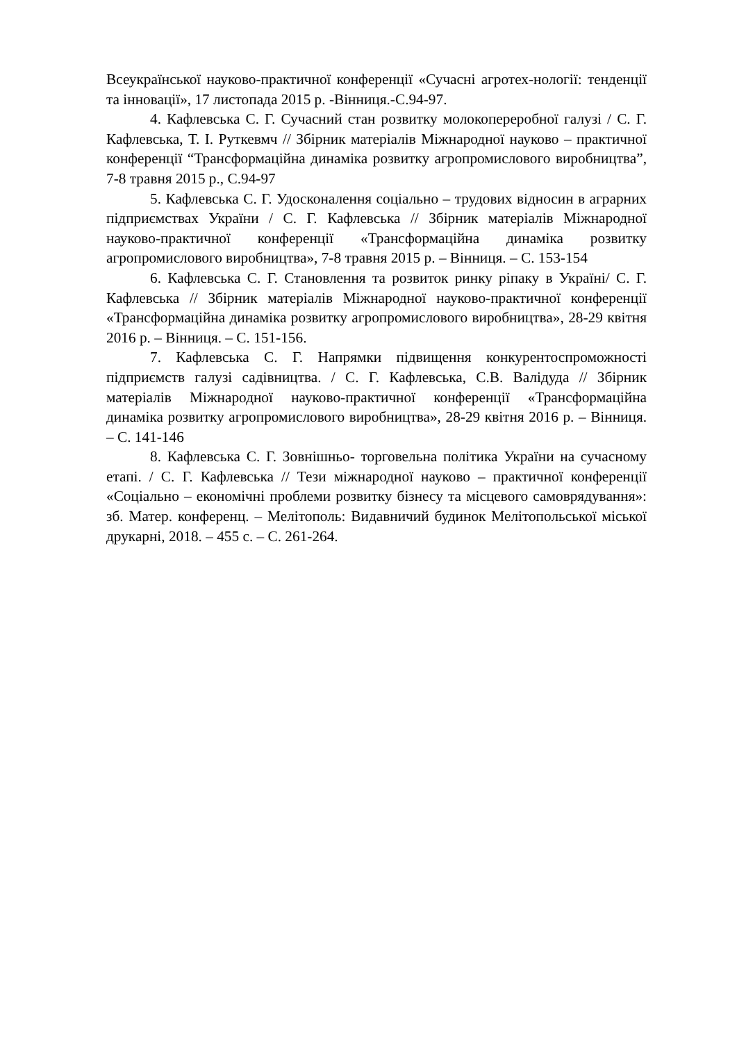Всеукраїнської науково-практичної конференції «Сучасні агротех-нології: тенденції та інновації», 17 листопада 2015 р. -Вінниця.-С.94-97.
4. Кафлевська С. Г. Сучасний стан розвитку молокопереробної галузі / С. Г. Кафлевська, Т. І. Руткевмч // Збірник матеріалів Міжнародної науково – практичної конференції “Трансформаційна динаміка розвитку агропромислового виробництва”, 7-8 травня 2015 р., С.94-97
5. Кафлевська С. Г. Удосконалення соціально – трудових відносин в аграрних підприємствах України / С. Г. Кафлевська // Збірник матеріалів Міжнародної науково-практичної конференції «Трансформаційна динаміка розвитку агропромислового виробництва», 7-8 травня 2015 р. – Вінниця. – С. 153-154
6. Кафлевська С. Г. Становлення та розвиток ринку ріпаку в Україні/ С. Г. Кафлевська // Збірник матеріалів Міжнародної науково-практичної конференції «Трансформаційна динаміка розвитку агропромислового виробництва», 28-29 квітня 2016 р. – Вінниця. – С. 151-156.
7. Кафлевська С. Г. Напрямки підвищення конкурентоспроможності підприємств галузі садівництва. / С. Г. Кафлевська, С.В. Валідуда // Збірник матеріалів Міжнародної науково-практичної конференції «Трансформаційна динаміка розвитку агропромислового виробництва», 28-29 квітня 2016 р. – Вінниця. – С. 141-146
8. Кафлевська С. Г. Зовнішньо- торговельна політика України на сучасному етапі. / С. Г. Кафлевська // Тези міжнародної науково – практичної конференції «Соціально – економічні проблеми розвитку бізнесу та місцевого самоврядування»: зб. Матер. конференц. – Мелітополь: Видавничий будинок Мелітопольської міської друкарні, 2018. – 455 с. – С. 261-264.